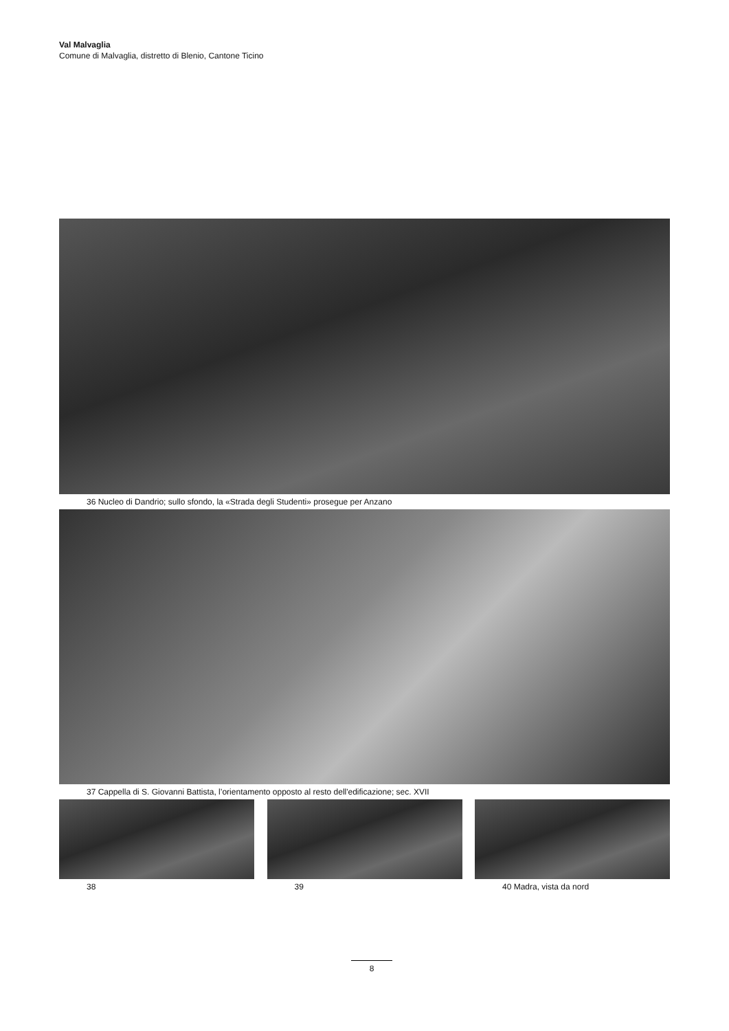Val Malvaglia
Comune di Malvaglia, distretto di Blenio, Cantone Ticino
36 Nucleo di Dandrio; sullo sfondo, la «Strada degli Studenti» prosegue per Anzano
37 Cappella di S. Giovanni Battista, l’orientamento opposto al resto dell'edificazione; sec. XVII
38 39 40 Madra, vista da nord
8